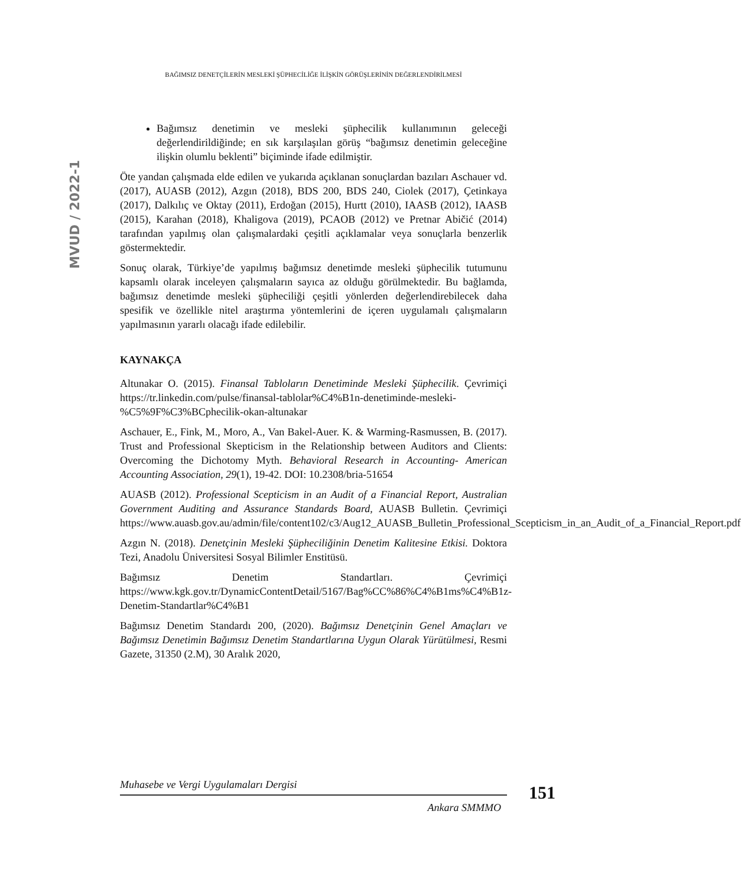BAĞIMSIZ DENETÇİLERİN MESLEKİ ŞÜPHECİLİĞE İLİŞKİN GÖRÜŞLERİNİN DEĞERLENDİRİLMESİ
MVUD / 2022-1
Bağımsız denetimin ve mesleki şüphecilik kullanımının geleceği değerlendirildiğinde; en sık karşılaşılan görüş “bağımsız denetimin geleceğine ilişkin olumlu beklenti” biçiminde ifade edilmiştir.
Öte yandan çalışmada elde edilen ve yukarıda açıklanan sonuçlardan bazıları Aschauer vd. (2017), AUASB (2012), Azgın (2018), BDS 200, BDS 240, Ciolek (2017), Çetinkaya (2017), Dalkılıç ve Oktay (2011), Erdoğan (2015), Hurtt (2010), IAASB (2012), IAASB (2015), Karahan (2018), Khaligova (2019), PCAOB (2012) ve Pretnar Abičić (2014) tarafından yapılmış olan çalışmalardaki çeşitli açıklamalar veya sonuçlarla benzerlik göstermektedir.
Sonuç olarak, Türkiye’de yapılmış bağımsız denetimde mesleki şüphecilik tutumunu kapsamlı olarak inceleyen çalışmaların sayıca az olduğu görülmektedir. Bu bağlamda, bağımsız denetimde mesleki şüpheciliği çeşitli yönlerden değerlendirebilecek daha spesifik ve özellikle nitel araştırma yöntemlerini de içeren uygulamalı çalışmaların yapılmasının yararlı olacağı ifade edilebilir.
KAYNAKÇA
Altunakar O. (2015). Finansal Tabloların Denetiminde Mesleki Şüphecilik. Çevrimiçi https://tr.linkedin.com/pulse/finansal-tablolar%C4%B1n-denetiminde-mesleki-%C5%9F%C3%BCphecilik-okan-altunakar
Aschauer, E., Fink, M., Moro, A., Van Bakel-Auer. K. & Warming-Rasmussen, B. (2017). Trust and Professional Skepticism in the Relationship between Auditors and Clients: Overcoming the Dichotomy Myth. Behavioral Research in Accounting- American Accounting Association, 29(1), 19-42. DOI: 10.2308/bria-51654
AUASB (2012). Professional Scepticism in an Audit of a Financial Report, Australian Government Auditing and Assurance Standards Board, AUASB Bulletin. Çevrimiçi https://www.auasb.gov.au/admin/file/content102/c3/Aug12_AUASB_Bulletin_Professional_Scepticism_in_an_Audit_of_a_Financial_Report.pdf
Azgın N. (2018). Denetçinin Mesleki Şüpheciliğinin Denetim Kalitesine Etkisi. Doktora Tezi, Anadolu Üniversitesi Sosyal Bilimler Enstitüsü.
Bağımsız Denetim Standartları. Çevrimiçi https://www.kgk.gov.tr/DynamicContentDetail/5167/Bag%CC%86%C4%B1ms%C4%B1z-Denetim-Standartlar%C4%B1
Bağımsız Denetim Standardı 200, (2020). Bağımsız Denetçinin Genel Amaçları ve Bağımsız Denetimin Bağımsız Denetim Standartlarına Uygun Olarak Yürütülmesi, Resmi Gazete, 31350 (2.M), 30 Aralık 2020,
Muhasebe ve Vergi Uygulamaları Dergisi
Ankara SMMMO
151